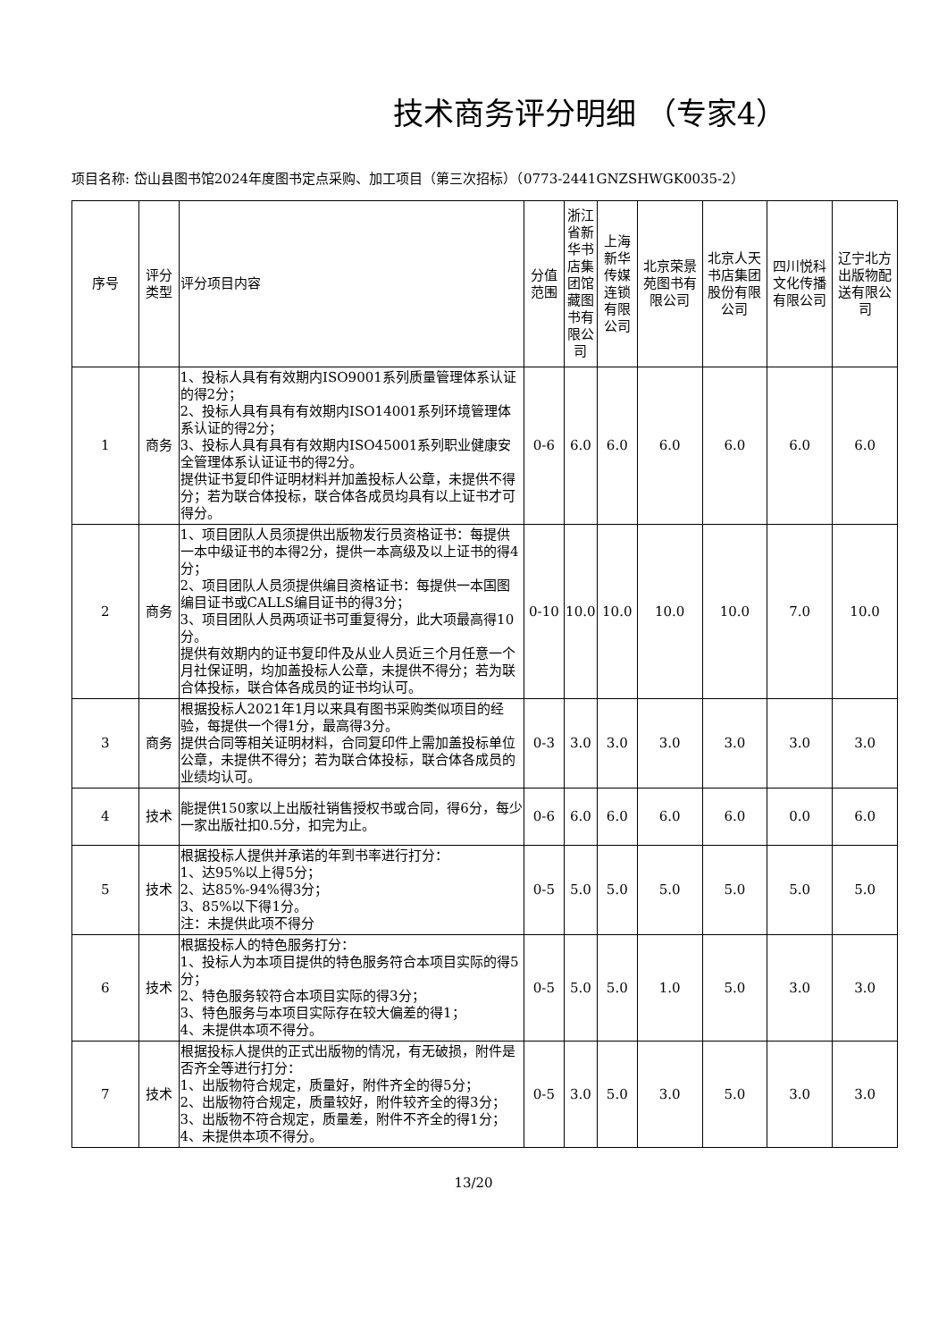技术商务评分明细 （专家4）
项目名称: 岱山县图书馆2024年度图书定点采购、加工项目（第三次招标）（0773-2441GNZSHWGK0035-2）
| 序号 | 评分类型 | 评分项目内容 | 分值范围 | 浙江省新华书店集团馆藏图书有限公司 | 上海新华传媒连锁有限公司 | 北京荣景苑图书有限公司 | 北京人天书店集团股份有限公司 | 四川悦科文化传播有限公司 | 辽宁北方出版物配送有限公司 |
| --- | --- | --- | --- | --- | --- | --- | --- | --- | --- |
| 1 | 商务 | 1、投标人具有有效期内ISO9001系列质量管理体系认证的得2分； 2、投标人具有具有有效期内ISO14001系列环境管理体系认证的得2分； 3、投标人具有具有有效期内ISO45001系列职业健康安全管理体系认证证书的得2分。 提供证书复印件证明材料并加盖投标人公章，未提供不得分；若为联合体投标，联合体各成员均具有以上证书才可得分。 | 0-6 | 6.0 | 6.0 | 6.0 | 6.0 | 6.0 | 6.0 |
| 2 | 商务 | 1、项目团队人员须提供出版物发行员资格证书：每提供一本中级证书的本得2分，提供一本高级及以上证书的得4分； 2、项目团队人员须提供编目资格证书：每提供一本国图编目证书或CALLS编目证书的得3分； 3、项目团队人员两项证书可重复得分，此大项最高得10分。 提供有效期内的证书复印件及从业人员近三个月任意一个月社保证明，均加盖投标人公章，未提供不得分；若为联合体投标，联合体各成员的证书均认可。 | 0-10 | 10.0 | 10.0 | 10.0 | 10.0 | 7.0 | 10.0 |
| 3 | 商务 | 根据投标人2021年1月以来具有图书采购类似项目的经验，每提供一个得1分，最高得3分。 提供合同等相关证明材料，合同复印件上需加盖投标单位公章，未提供不得分；若为联合体投标，联合体各成员的业绩均认可。 | 0-3 | 3.0 | 3.0 | 3.0 | 3.0 | 3.0 | 3.0 |
| 4 | 技术 | 能提供150家以上出版社销售授权书或合同，得6分，每少一家出版社扣0.5分，扣完为止。 | 0-6 | 6.0 | 6.0 | 6.0 | 6.0 | 0.0 | 6.0 |
| 5 | 技术 | 根据投标人提供并承诺的年到书率进行打分： 1、达95%以上得5分； 2、达85%-94%得3分； 3、85%以下得1分。 注：未提供此项不得分 | 0-5 | 5.0 | 5.0 | 5.0 | 5.0 | 5.0 | 5.0 |
| 6 | 技术 | 根据投标人的特色服务打分： 1、投标人为本项目提供的特色服务符合本项目实际的得5分； 2、特色服务较符合本项目实际的得3分； 3、特色服务与本项目实际存在较大偏差的得1； 4、未提供本项不得分。 | 0-5 | 5.0 | 5.0 | 1.0 | 5.0 | 3.0 | 3.0 |
| 7 | 技术 | 根据投标人提供的正式出版物的情况，有无破损，附件是否齐全等进行打分： 1、出版物符合规定，质量好，附件齐全的得5分； 2、出版物符合规定，质量较好，附件较齐全的得3分； 3、出版物不符合规定，质量差，附件不齐全的得1分； 4、未提供本项不得分。 | 0-5 | 3.0 | 5.0 | 3.0 | 5.0 | 3.0 | 3.0 |
13/20